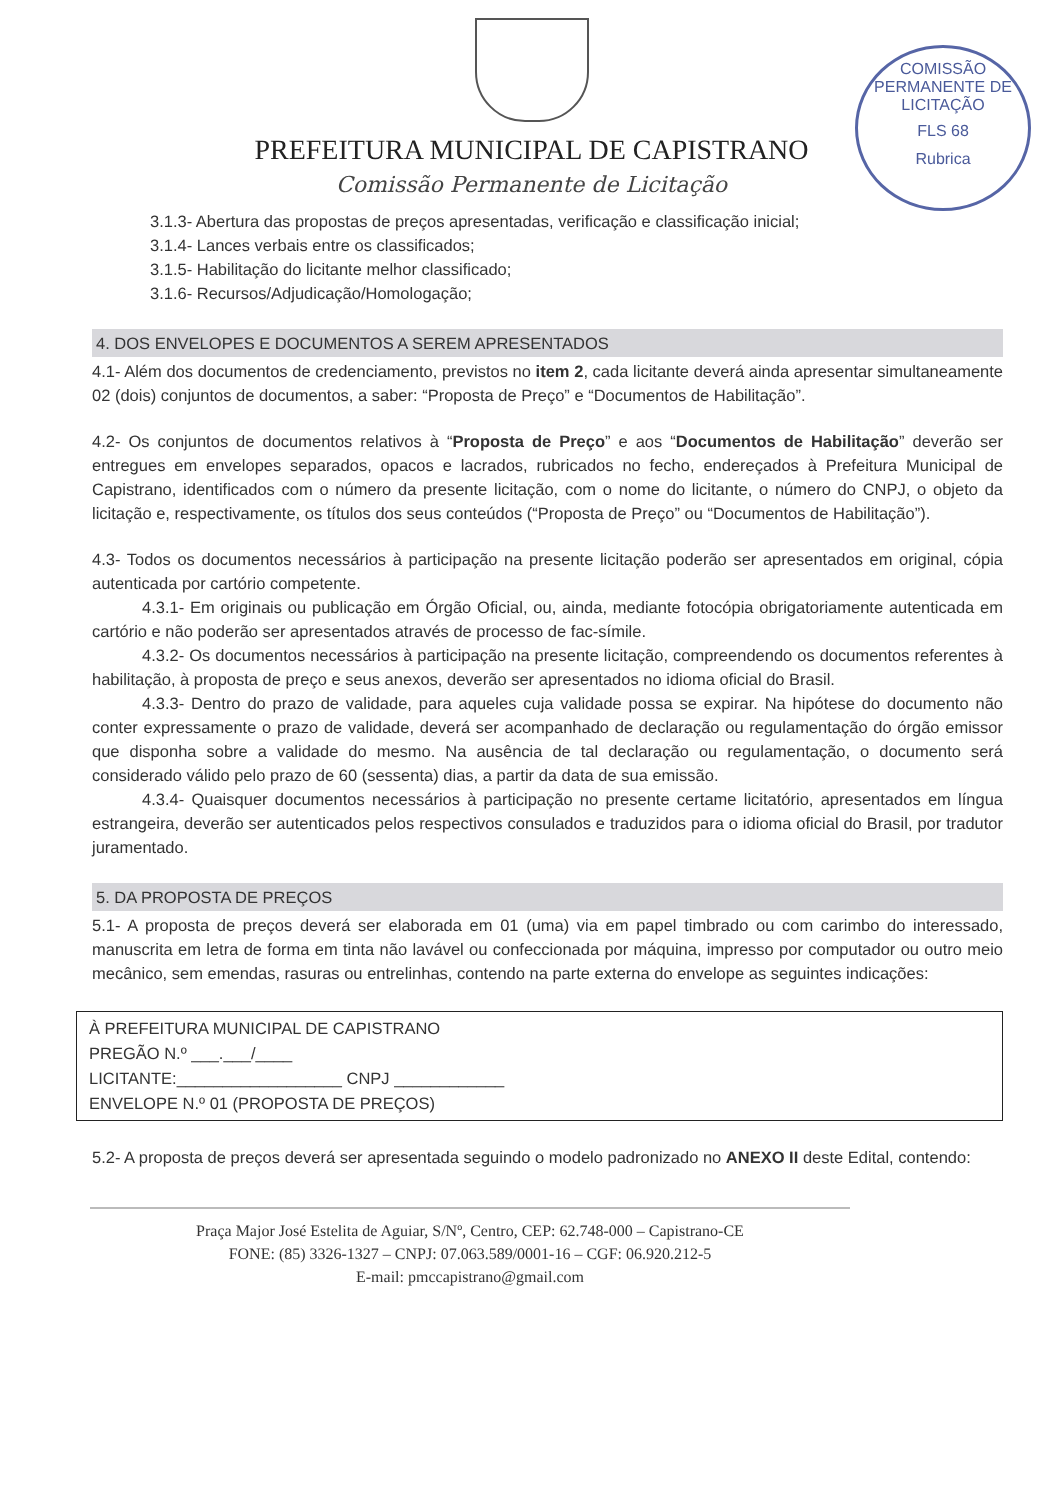PREFEITURA MUNICIPAL DE CAPISTRANO
Comissão Permanente de Licitação
COMISSÃO PERMANENTE DE LICITAÇÃO
FLS 68
Rubrica
3.1.3- Abertura das propostas de preços apresentadas, verificação e classificação inicial;
3.1.4- Lances verbais entre os classificados;
3.1.5- Habilitação do licitante melhor classificado;
3.1.6- Recursos/Adjudicação/Homologação;
4. DOS ENVELOPES E DOCUMENTOS A SEREM APRESENTADOS
4.1- Além dos documentos de credenciamento, previstos no item 2, cada licitante deverá ainda apresentar simultaneamente 02 (dois) conjuntos de documentos, a saber: “Proposta de Preço” e “Documentos de Habilitação”.
4.2- Os conjuntos de documentos relativos à “Proposta de Preço” e aos “Documentos de Habilitação” deverão ser entregues em envelopes separados, opacos e lacrados, rubricados no fecho, endereçados à Prefeitura Municipal de Capistrano, identificados com o número da presente licitação, com o nome do licitante, o número do CNPJ, o objeto da licitação e, respectivamente, os títulos dos seus conteúdos (“Proposta de Preço” ou “Documentos de Habilitação”).
4.3- Todos os documentos necessários à participação na presente licitação poderão ser apresentados em original, cópia autenticada por cartório competente.
4.3.1- Em originais ou publicação em Órgão Oficial, ou, ainda, mediante fotocópia obrigatoriamente autenticada em cartório e não poderão ser apresentados através de processo de fac-símile.
4.3.2- Os documentos necessários à participação na presente licitação, compreendendo os documentos referentes à habilitação, à proposta de preço e seus anexos, deverão ser apresentados no idioma oficial do Brasil.
4.3.3- Dentro do prazo de validade, para aqueles cuja validade possa se expirar. Na hipótese do documento não conter expressamente o prazo de validade, deverá ser acompanhado de declaração ou regulamentação do órgão emissor que disponha sobre a validade do mesmo. Na ausência de tal declaração ou regulamentação, o documento será considerado válido pelo prazo de 60 (sessenta) dias, a partir da data de sua emissão.
4.3.4- Quaisquer documentos necessários à participação no presente certame licitatório, apresentados em língua estrangeira, deverão ser autenticados pelos respectivos consulados e traduzidos para o idioma oficial do Brasil, por tradutor juramentado.
5. DA PROPOSTA DE PREÇOS
5.1- A proposta de preços deverá ser elaborada em 01 (uma) via em papel timbrado ou com carimbo do interessado, manuscrita em letra de forma em tinta não lavável ou confeccionada por máquina, impresso por computador ou outro meio mecânico, sem emendas, rasuras ou entrelinhas, contendo na parte externa do envelope as seguintes indicações:
À PREFEITURA MUNICIPAL DE CAPISTRANO
PREGÃO N.º ___.___/____
LICITANTE:__________________ CNPJ ____________
ENVELOPE N.º 01 (PROPOSTA DE PREÇOS)
5.2- A proposta de preços deverá ser apresentada seguindo o modelo padronizado no ANEXO II deste Edital, contendo:
Praça Major José Estelita de Aguiar, S/Nº, Centro, CEP: 62.748-000 – Capistrano-CE
FONE: (85) 3326-1327 – CNPJ: 07.063.589/0001-16 – CGF: 06.920.212-5
E-mail: pmccapistrano@gmail.com